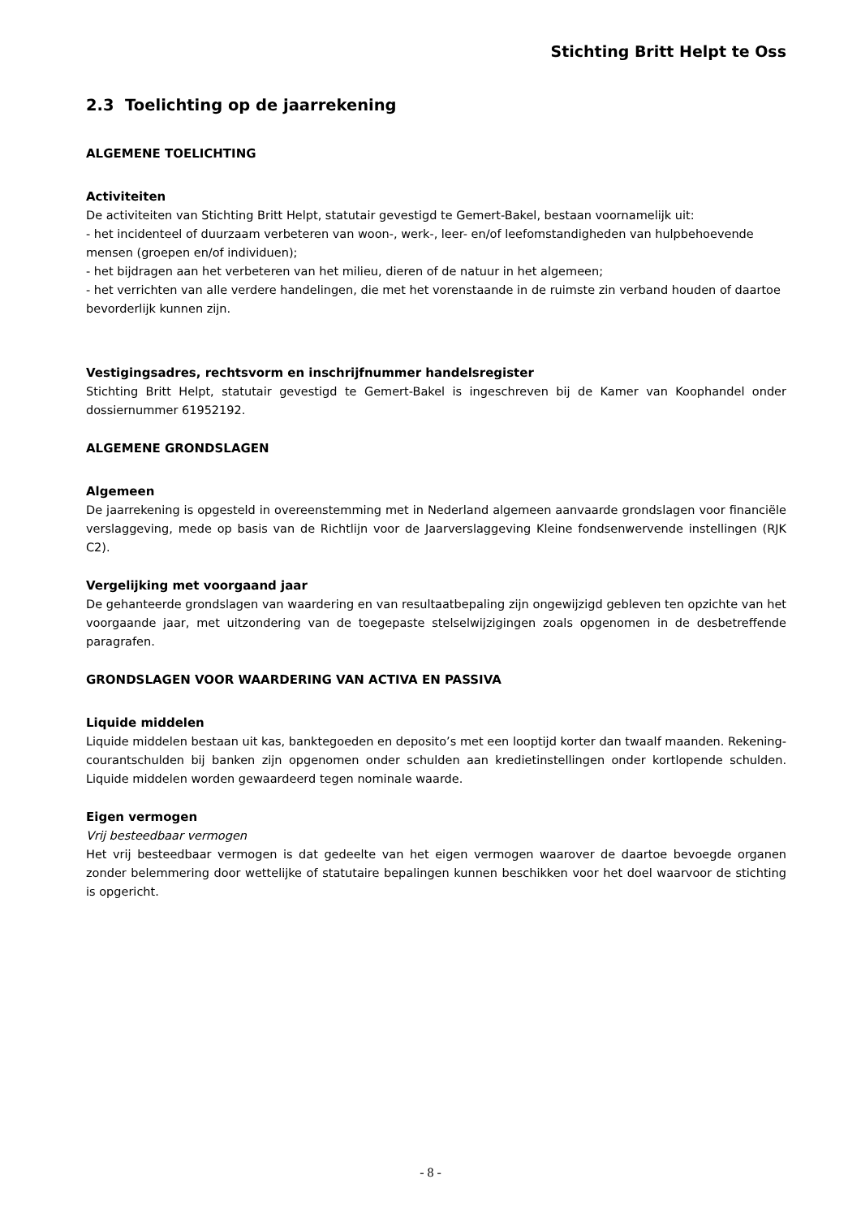Stichting Britt Helpt te Oss
2.3 Toelichting op de jaarrekening
ALGEMENE TOELICHTING
Activiteiten
De activiteiten van Stichting Britt Helpt, statutair gevestigd te Gemert-Bakel, bestaan voornamelijk uit:
- het incidenteel of duurzaam verbeteren van woon-, werk-, leer- en/of leefomstandigheden van hulpbehoevende mensen (groepen en/of individuen);
- het bijdragen aan het verbeteren van het milieu, dieren of de natuur in het algemeen;
- het verrichten van alle verdere handelingen, die met het vorenstaande in de ruimste zin verband houden of daartoe bevorderlijk kunnen zijn.
Vestigingsadres, rechtsvorm en inschrijfnummer handelsregister
Stichting Britt Helpt, statutair gevestigd te Gemert-Bakel is ingeschreven bij de Kamer van Koophandel onder dossiernummer 61952192.
ALGEMENE GRONDSLAGEN
Algemeen
De jaarrekening is opgesteld in overeenstemming met in Nederland algemeen aanvaarde grondslagen voor financiële verslaggeving, mede op basis van de Richtlijn voor de Jaarverslaggeving Kleine fondsenwervende instellingen (RJK C2).
Vergelijking met voorgaand jaar
De gehanteerde grondslagen van waardering en van resultaatbepaling zijn ongewijzigd gebleven ten opzichte van het voorgaande jaar, met uitzondering van de toegepaste stelselwijzigingen zoals opgenomen in de desbetreffende paragrafen.
GRONDSLAGEN VOOR WAARDERING VAN ACTIVA EN PASSIVA
Liquide middelen
Liquide middelen bestaan uit kas, banktegoeden en deposito’s met een looptijd korter dan twaalf maanden. Rekening-courantschulden bij banken zijn opgenomen onder schulden aan kredietinstellingen onder kortlopende schulden. Liquide middelen worden gewaardeerd tegen nominale waarde.
Eigen vermogen
Vrij besteedbaar vermogen
Het vrij besteedbaar vermogen is dat gedeelte van het eigen vermogen waarover de daartoe bevoegde organen zonder belemmering door wettelijke of statutaire bepalingen kunnen beschikken voor het doel waarvoor de stichting is opgericht.
- 8 -